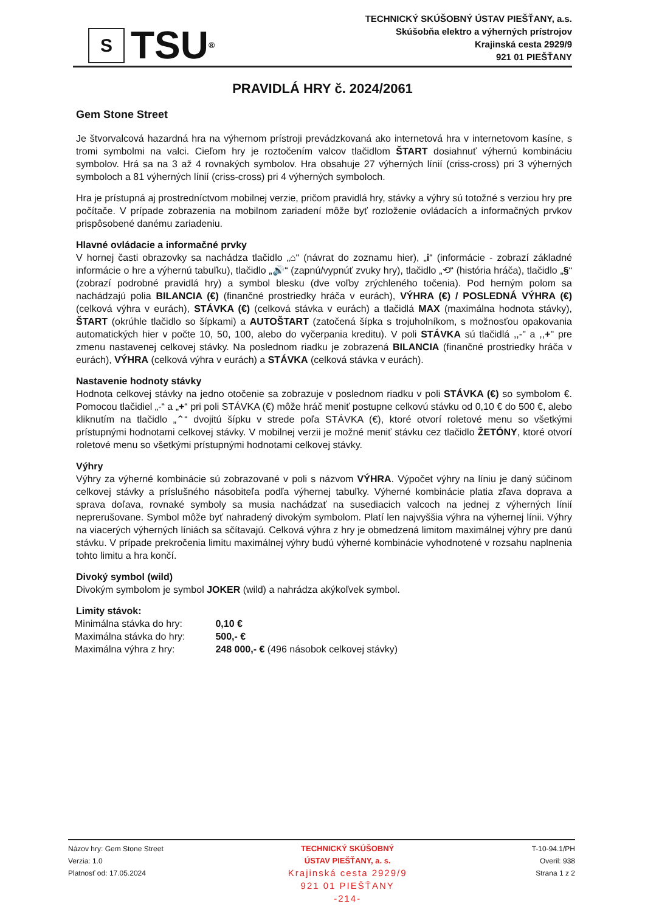S
TSU ®
TECHNICKÝ SKÚŠOBNÝ ÚSTAV PIEŠŤANY, a.s.
Skúšobňa elektro a výherných prístrojov
Krajinská cesta 2929/9
921 01 PIEŠŤANY
PRAVIDLÁ HRY č. 2024/2061
Gem Stone Street
Je štvorvalcová hazardná hra na výhernom prístroji prevádzkovaná ako internetová hra v internetovom kasíne, s tromi symbolmi na valci. Cieľom hry je roztočením valcov tlačidlom ŠTART dosiahnuť výhernú kombináciu symbolov. Hrá sa na 3 až 4 rovnakých symbolov. Hra obsahuje 27 výherných línií (criss-cross) pri 3 výherných symboloch a 81 výherných línií (criss-cross) pri 4 výherných symboloch.
Hra je prístupná aj prostredníctvom mobilnej verzie, pričom pravidlá hry, stávky a výhry sú totožné s verziou hry pre počítače. V prípade zobrazenia na mobilnom zariadení môže byť rozloženie ovládacích a informačných prvkov prispôsobené danému zariadeniu.
Hlavné ovládacie a informačné prvky
V hornej časti obrazovky sa nachádza tlačidlo „⌂“ (návrat do zoznamu hier), „i“ (informácie - zobrazí základné informácie o hre a výhernú tabuľku), tlačidlo „🔊“ (zapnú/vypnúť zvuky hry), tlačidlo „⟲“ (história hráča), tlačidlo „§“ (zobrazí podrobné pravidlá hry) a symbol blesku (dve voľby zrýchleného točenia). Pod herným polom sa nachádzajú polia BILANCIA (€) (finančné prostriedky hráča v eurách), VÝHRA (€) / POSLEDNÁ VÝHRA (€) (celková výhra v eurách), STÁVKA (€) (celková stávka v eurách) a tlačidlá MAX (maximálna hodnota stávky), ŠTART (okrúhle tlačidlo so šípkami) a AUTOŠTART (zatočená šípka s trojuholníkom, s možnosťou opakovania automatických hier v počte 10, 50, 100, alebo do vyčerpania kreditu). V poli STÁVKA sú tlačidlá ,,-" a ,,+" pre zmenu nastavenej celkovej stávky. Na poslednom riadku je zobrazená BILANCIA (finančné prostriedky hráča v eurách), VÝHRA (celková výhra v eurách) a STÁVKA (celková stávka v eurách).
Nastavenie hodnoty stávky
Hodnota celkovej stávky na jedno otočenie sa zobrazuje v poslednom riadku v poli STÁVKA (€) so symbolom €. Pomocou tlačidiel „-“ a „+“ pri poli STÁVKA (€) môže hráč meniť postupne celkovú stávku od 0,10 € do 500 €, alebo kliknutím na tlačidlo „⌃“ dvojitú šípku v strede poľa STÁVKA (€), ktoré otvorí roletové menu so všetkými prístupnými hodnotami celkovej stávky. V mobilnej verzii je možné meniť stávku cez tlačidlo ŽETÓNY, ktoré otvorí roletové menu so všetkými prístupnými hodnotami celkovej stávky.
Výhry
Výhry za výherné kombinácie sú zobrazované v poli s názvom VÝHRA. Výpočet výhry na líniu je daný súčinom celkovej stávky a príslušného násobiteľa podľa výhernej tabuľky. Výherné kombinácie platia zľava doprava a sprava doľava, rovnaké symboly sa musia nachádzať na susediacich valcoch na jednej z výherných línií neprerušovane. Symbol môže byť nahradený divokým symbolom. Platí len najvyššia výhra na výhernej línii. Výhry na viacerých výherných líniách sa sčítavajú. Celková výhra z hry je obmedzená limitom maximálnej výhry pre danú stávku. V prípade prekročenia limitu maximálnej výhry budú výherné kombinácie vyhodnotené v rozsahu naplnenia tohto limitu a hra končí.
Divoký symbol (wild)
Divokým symbolom je symbol JOKER (wild) a nahrádza akýkoľvek symbol.
Limity stávok:
| Minimálna stávka do hry: | 0,10 € |
| Maximálna stávka do hry: | 500,- € |
| Maximálna výhra z hry: | 248 000,- € (496 násobok celkovej stávky) |
Názov hry: Gem Stone Street
Verzia: 1.0
Platnosť od: 17.05.2024
TECHNICKÝ SKÚŠOBNÝ
ÚSTAV PIEŠŤANY, a. s.
Krajinská cesta 2929/9
921 01 PIEŠŤANY
-214-
T-10-94.1/PH
Overil: 938
Strana 1 z 2